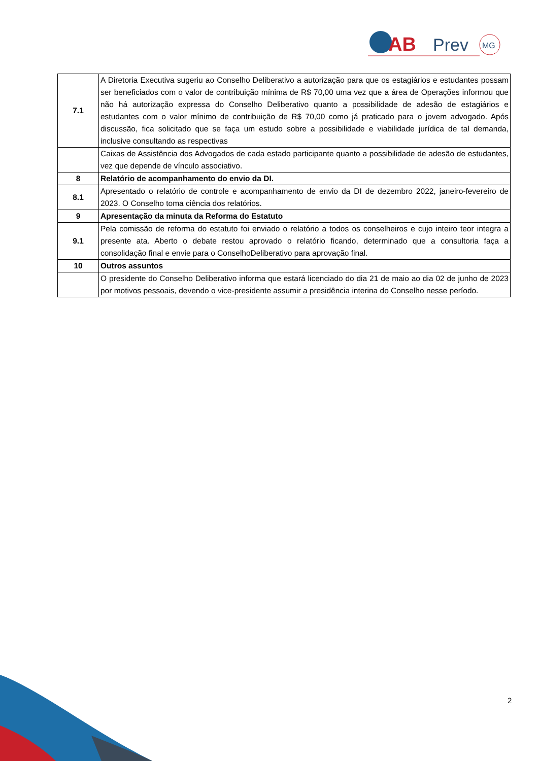AB
Prev
MG
| 7.1 | A Diretoria Executiva sugeriu ao Conselho Deliberativo a autorização para que os estagiários e estudantes possam ser beneficiados com o valor de contribuição mínima de R$ 70,00 uma vez que a área de Operações informou que não há autorização expressa do Conselho Deliberativo quanto a possibilidade de adesão de estagiários e estudantes com o valor mínimo de contribuição de R$ 70,00 como já praticado para o jovem advogado. Após discussão, fica solicitado que se faça um estudo sobre a possibilidade e viabilidade jurídica de tal demanda, inclusive consultando as respectivas |
| | Caixas de Assistência dos Advogados de cada estado participante quanto a possibilidade de adesão de estudantes, vez que depende de vínculo associativo. |
| 8 | Relatório de acompanhamento do envio da DI. |
| 8.1 | Apresentado o relatório de controle e acompanhamento de envio da DI de dezembro 2022, janeiro-fevereiro de 2023. O Conselho toma ciência dos relatórios. |
| 9 | Apresentação da minuta da Reforma do Estatuto |
| 9.1 | Pela comissão de reforma do estatuto foi enviado o relatório a todos os conselheiros e cujo inteiro teor integra a presente ata. Aberto o debate restou aprovado o relatório ficando, determinado que a consultoria faça a consolidação final e envie para o ConselhoDeliberativo para aprovação final. |
| 10 | Outros assuntos |
| | O presidente do Conselho Deliberativo informa que estará licenciado do dia 21 de maio ao dia 02 de junho de 2023 por motivos pessoais, devendo o vice-presidente assumir a presidência interina do Conselho nesse período. |
2